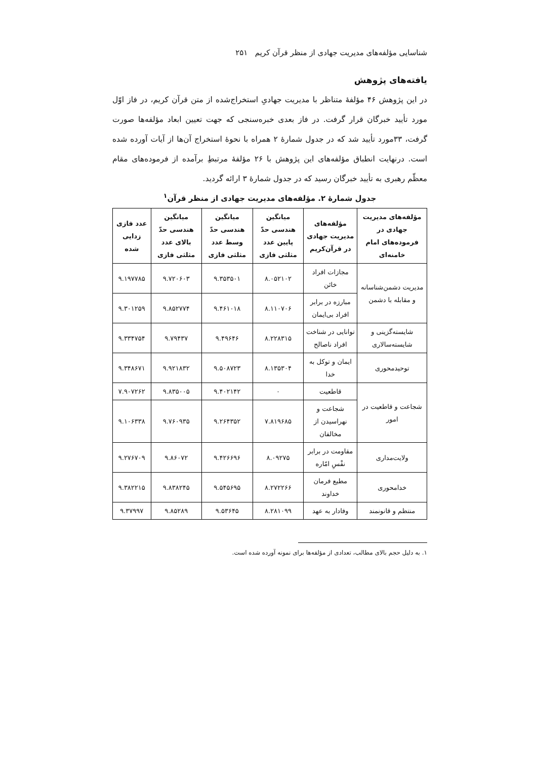شناسایی مؤلفه‌های مدیریت جهادی از منظر قرآن کریم ۲۵۱
یافته‌های پژوهش
در این پژوهش ۴۶ مؤلفهٔ متناظر با مدیریت جهادیِ استخراج‌شده از متن قرآن کریم، در فاز اوّل مورد تأیید خبرگان قرار گرفت. در فاز بعدی خبره‌سنجی که جهت تعیین ابعاد مؤلفه‌ها صورت گرفت، ۳۳مورد تأیید شد که در جدول شمارهٔ ۲ همراه با نحوهٔ استخراج آن‌ها از آیات آورده شده است. درنهایت انطباق مؤلفه‌های این پژوهش با ۲۶ مؤلفهٔ مرتبطِ برآمده از فرموده‌های مقام معظّم رهبری به تأیید خبرگان رسید که در جدول شمارهٔ ۳ ارائه گردید.
جدول شمارهٔ ۲. مؤلفه‌های مدیریت جهادی از منظر قرآن<sup>۱</sup>
| مؤلفه‌های مدیریت جهادی در فرموده‌های امام خامنه‌ای | مؤلفه‌های مدیریت جهادی در قرآن‌کریم | میانگین هندسی حدّ پایین عدد مثلثی فازی | میانگین هندسی حدّ وسط عدد مثلثی فازی | میانگین هندسی حدّ بالای عدد مثلثی فازی | عدد فازی زدایی شده |
| --- | --- | --- | --- | --- | --- |
| مدیریت دشمن‌شناسانه و مقابله با دشمن | مجازات افراد خائن | ۸.۰۵۲۱۰۲ | ۹.۳۵۳۵۰۱ | ۹.۷۲۰۶۰۳ | ۹.۱۹۷۷۸۵ |
| | مبارزه در برابر افراد بی‌ایمان | ۸.۱۱۰۷۰۶ | ۹.۴۶۱۰۱۸ | ۹.۸۵۲۷۷۴ | ۹.۳۰۱۲۵۹ |
| شایسته‌گزینی و شایسته‌سالاری | توانایی در شناخت افراد ناصالح | ۸.۲۲۸۳۱۵ | ۹.۴۹۶۴۶ | ۹.۷۹۴۳۷ | ۹.۳۳۴۷۵۴ |
| توحیدمحوری | ایمان و توکل به خدا | ۸.۱۳۵۳۰۴ | ۹.۵۰۸۷۲۳ | ۹.۹۲۱۸۳۲ | ۹.۳۴۸۶۷۱ |
| شجاعت و قاطعیت در امور | قاطعیت | ۰ | ۹.۴۰۲۱۴۲ | ۹.۸۳۵۰۰۵ | ۷.۹۰۷۲۶۲ |
| | شجاعت و نهراسیدن از مخالفان | ۷.۸۱۹۶۸۵ | ۹.۲۶۴۳۵۲ | ۹.۷۶۰۹۳۵ | ۹.۱۰۶۳۳۸ |
| ولایت‌مداری | مقاومت در برابر نفْسِ امّاره | ۸.۰۹۲۷۵ | ۹.۴۲۶۶۹۶ | ۹.۸۶۰۷۲ | ۹.۲۷۶۷۰۹ |
| خدامحوری | مطیع فرمان خداوند | ۸.۲۷۲۲۶۶ | ۹.۵۴۵۶۹۵ | ۹.۸۳۸۲۴۵ | ۹.۳۸۲۲۱۵ |
| منتظم و قانونمند | وفادار به عهد | ۸.۲۸۱۰۹۹ | ۹.۵۳۶۴۵ | ۹.۸۵۲۸۹ | ۹.۳۷۹۹۷ |
۱. به دلیل حجم بالای مطالب، تعدادی از مؤلفه‌ها برای نمونه آورده شده است.